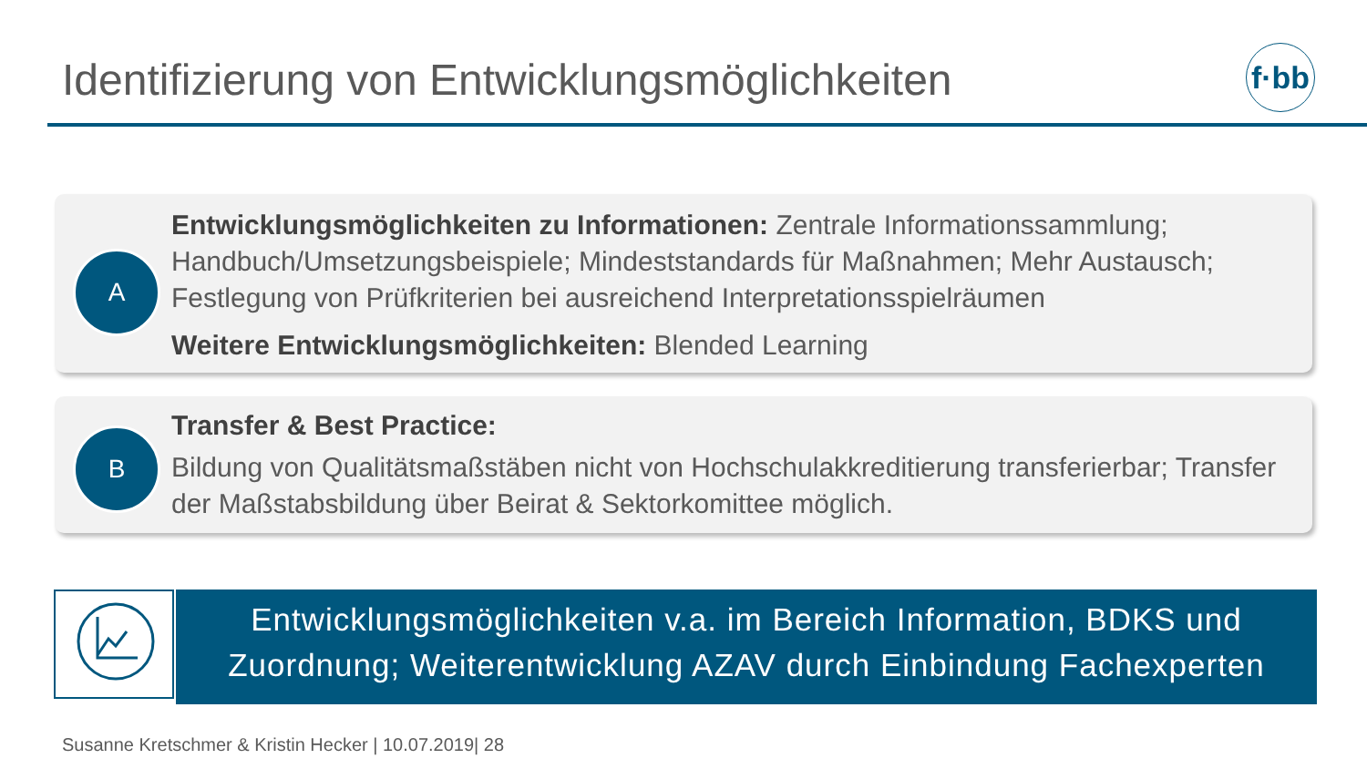Identifizierung von Entwicklungsmöglichkeiten
f·bb
A
Entwicklungsmöglichkeiten zu Informationen: Zentrale Informationssammlung; Handbuch/Umsetzungsbeispiele; Mindeststandards für Maßnahmen; Mehr Austausch; Festlegung von Prüfkriterien bei ausreichend Interpretationsspielräumen
Weitere Entwicklungsmöglichkeiten: Blended Learning
B
Transfer & Best Practice:
Bildung von Qualitätsmaßstäben nicht von Hochschulakkreditierung transferierbar; Transfer der Maßstabsbildung über Beirat & Sektorkomittee möglich.
Entwicklungsmöglichkeiten v.a. im Bereich Information, BDKS und Zuordnung; Weiterentwicklung AZAV durch Einbindung Fachexperten
Susanne Kretschmer & Kristin Hecker | 10.07.2019| 28